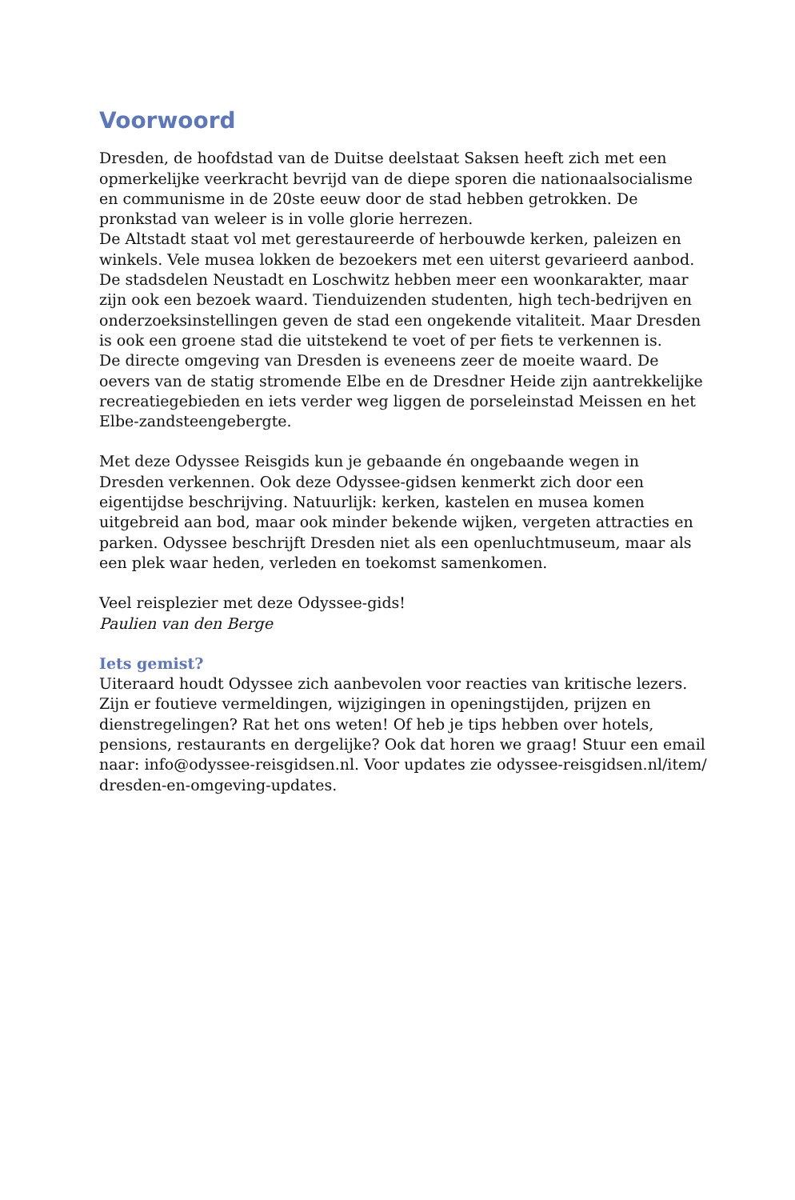Voorwoord
Dresden, de hoofdstad van de Duitse deelstaat Saksen heeft zich met een opmerkelijke veerkracht bevrijd van de diepe sporen die nationaalsocialisme en communisme in de 20ste eeuw door de stad hebben getrokken. De pronkstad van weleer is in volle glorie herrezen.
De Altstadt staat vol met gerestaureerde of herbouwde kerken, paleizen en winkels. Vele musea lokken de bezoekers met een uiterst gevarieerd aanbod. De stadsdelen Neustadt en Loschwitz hebben meer een woonkarakter, maar zijn ook een bezoek waard. Tienduizenden studenten, high tech-bedrijven en onderzoeksinstellingen geven de stad een ongekende vitaliteit. Maar Dresden is ook een groene stad die uitstekend te voet of per fiets te verkennen is.
De directe omgeving van Dresden is eveneens zeer de moeite waard. De oevers van de statig stromende Elbe en de Dresdner Heide zijn aantrekkelijke recreatiegebieden en iets verder weg liggen de porseleinstad Meissen en het Elbe-zandsteengebergte.
Met deze Odyssee Reisgids kun je gebaande én ongebaande wegen in Dresden verkennen. Ook deze Odyssee-gidsen kenmerkt zich door een eigentijdse beschrijving. Natuurlijk: kerken, kastelen en musea komen uitgebreid aan bod, maar ook minder bekende wijken, vergeten attracties en parken. Odyssee beschrijft Dresden niet als een openluchtmuseum, maar als een plek waar heden, verleden en toekomst samenkomen.
Veel reisplezier met deze Odyssee-gids!
Paulien van den Berge
Iets gemist?
Uiteraard houdt Odyssee zich aanbevolen voor reacties van kritische lezers. Zijn er foutieve vermeldingen, wijzigingen in openingstijden, prijzen en dienstregelingen? Rat het ons weten! Of heb je tips hebben over hotels, pensions, restaurants en dergelijke? Ook dat horen we graag! Stuur een email naar: info@odyssee-reisgidsen.nl. Voor updates zie odyssee-reisgidsen.nl/item/ dresden-en-omgeving-updates.